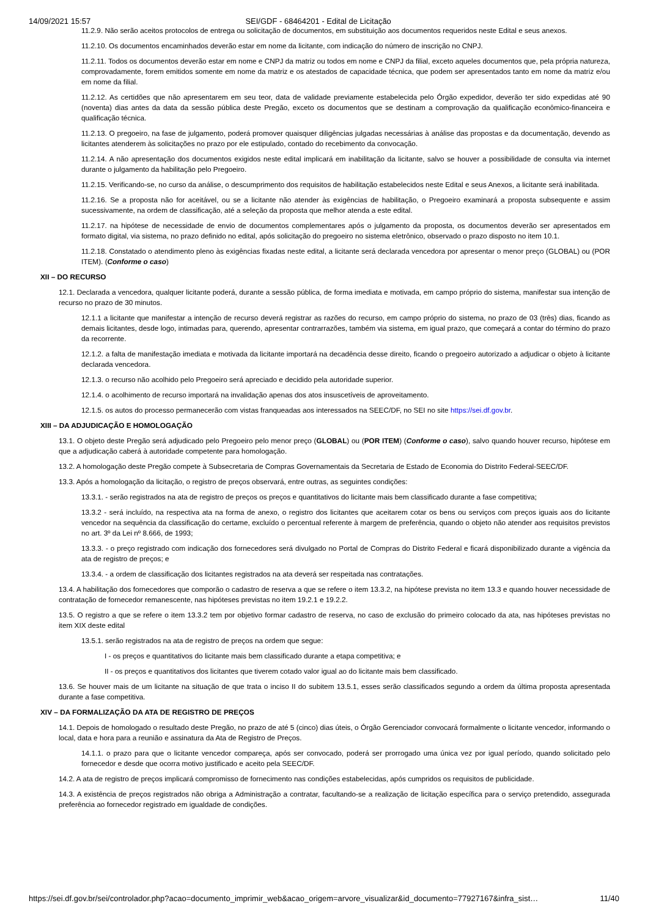14/09/2021 15:57 SEI/GDF - 68464201 - Edital de Licitação
11.2.9. Não serão aceitos protocolos de entrega ou solicitação de documentos, em substituição aos documentos requeridos neste Edital e seus anexos.
11.2.10. Os documentos encaminhados deverão estar em nome da licitante, com indicação do número de inscrição no CNPJ.
11.2.11. Todos os documentos deverão estar em nome e CNPJ da matriz ou todos em nome e CNPJ da filial, exceto aqueles documentos que, pela própria natureza, comprovadamente, forem emitidos somente em nome da matriz e os atestados de capacidade técnica, que podem ser apresentados tanto em nome da matriz e/ou em nome da filial.
11.2.12. As certidões que não apresentarem em seu teor, data de validade previamente estabelecida pelo Órgão expedidor, deverão ter sido expedidas até 90 (noventa) dias antes da data da sessão pública deste Pregão, exceto os documentos que se destinam a comprovação da qualificação econômico-financeira e qualificação técnica.
11.2.13. O pregoeiro, na fase de julgamento, poderá promover quaisquer diligências julgadas necessárias à análise das propostas e da documentação, devendo as licitantes atenderem às solicitações no prazo por ele estipulado, contado do recebimento da convocação.
11.2.14. A não apresentação dos documentos exigidos neste edital implicará em inabilitação da licitante, salvo se houver a possibilidade de consulta via internet durante o julgamento da habilitação pelo Pregoeiro.
11.2.15. Verificando-se, no curso da análise, o descumprimento dos requisitos de habilitação estabelecidos neste Edital e seus Anexos, a licitante será inabilitada.
11.2.16. Se a proposta não for aceitável, ou se a licitante não atender às exigências de habilitação, o Pregoeiro examinará a proposta subsequente e assim sucessivamente, na ordem de classificação, até a seleção da proposta que melhor atenda a este edital.
11.2.17. na hipótese de necessidade de envio de documentos complementares após o julgamento da proposta, os documentos deverão ser apresentados em formato digital, via sistema, no prazo definido no edital, após solicitação do pregoeiro no sistema eletrônico, observado o prazo disposto no item 10.1.
11.2.18. Constatado o atendimento pleno às exigências fixadas neste edital, a licitante será declarada vencedora por apresentar o menor preço (GLOBAL) ou (POR ITEM). (Conforme o caso)
XII – DO RECURSO
12.1. Declarada a vencedora, qualquer licitante poderá, durante a sessão pública, de forma imediata e motivada, em campo próprio do sistema, manifestar sua intenção de recurso no prazo de 30 minutos.
12.1.1 a licitante que manifestar a intenção de recurso deverá registrar as razões do recurso, em campo próprio do sistema, no prazo de 03 (três) dias, ficando as demais licitantes, desde logo, intimadas para, querendo, apresentar contrarrazões, também via sistema, em igual prazo, que começará a contar do término do prazo da recorrente.
12.1.2. a falta de manifestação imediata e motivada da licitante importará na decadência desse direito, ficando o pregoeiro autorizado a adjudicar o objeto à licitante declarada vencedora.
12.1.3. o recurso não acolhido pelo Pregoeiro será apreciado e decidido pela autoridade superior.
12.1.4. o acolhimento de recurso importará na invalidação apenas dos atos insuscetíveis de aproveitamento.
12.1.5. os autos do processo permanecerão com vistas franqueadas aos interessados na SEEC/DF, no SEI no site https://sei.df.gov.br.
XIII – DA ADJUDICAÇÃO E HOMOLOGAÇÃO
13.1. O objeto deste Pregão será adjudicado pelo Pregoeiro pelo menor preço (GLOBAL) ou (POR ITEM) (Conforme o caso), salvo quando houver recurso, hipótese em que a adjudicação caberá à autoridade competente para homologação.
13.2. A homologação deste Pregão compete à Subsecretaria de Compras Governamentais da Secretaria de Estado de Economia do Distrito Federal-SEEC/DF.
13.3. Após a homologação da licitação, o registro de preços observará, entre outras, as seguintes condições:
13.3.1. - serão registrados na ata de registro de preços os preços e quantitativos do licitante mais bem classificado durante a fase competitiva;
13.3.2 - será incluído, na respectiva ata na forma de anexo, o registro dos licitantes que aceitarem cotar os bens ou serviços com preços iguais aos do licitante vencedor na sequência da classificação do certame, excluído o percentual referente à margem de preferência, quando o objeto não atender aos requisitos previstos no art. 3º da Lei nº 8.666, de 1993;
13.3.3. - o preço registrado com indicação dos fornecedores será divulgado no Portal de Compras do Distrito Federal e ficará disponibilizado durante a vigência da ata de registro de preços; e
13.3.4. - a ordem de classificação dos licitantes registrados na ata deverá ser respeitada nas contratações.
13.4. A habilitação dos fornecedores que comporão o cadastro de reserva a que se refere o item 13.3.2, na hipótese prevista no item 13.3 e quando houver necessidade de contratação de fornecedor remanescente, nas hipóteses previstas no item 19.2.1 e 19.2.2.
13.5. O registro a que se refere o item 13.3.2 tem por objetivo formar cadastro de reserva, no caso de exclusão do primeiro colocado da ata, nas hipóteses previstas no item XIX deste edital
13.5.1. serão registrados na ata de registro de preços na ordem que segue:
I - os preços e quantitativos do licitante mais bem classificado durante a etapa competitiva; e
II - os preços e quantitativos dos licitantes que tiverem cotado valor igual ao do licitante mais bem classificado.
13.6. Se houver mais de um licitante na situação de que trata o inciso II do subitem 13.5.1, esses serão classificados segundo a ordem da última proposta apresentada durante a fase competitiva.
XIV – DA FORMALIZAÇÃO DA ATA DE REGISTRO DE PREÇOS
14.1. Depois de homologado o resultado deste Pregão, no prazo de até 5 (cinco) dias úteis, o Órgão Gerenciador convocará formalmente o licitante vencedor, informando o local, data e hora para a reunião e assinatura da Ata de Registro de Preços.
14.1.1. o prazo para que o licitante vencedor compareça, após ser convocado, poderá ser prorrogado uma única vez por igual período, quando solicitado pelo fornecedor e desde que ocorra motivo justificado e aceito pela SEEC/DF.
14.2. A ata de registro de preços implicará compromisso de fornecimento nas condições estabelecidas, após cumpridos os requisitos de publicidade.
14.3. A existência de preços registrados não obriga a Administração a contratar, facultando-se a realização de licitação específica para o serviço pretendido, assegurada preferência ao fornecedor registrado em igualdade de condições.
https://sei.df.gov.br/sei/controlador.php?acao=documento_imprimir_web&acao_origem=arvore_visualizar&id_documento=77927167&infra_sist… 11/40